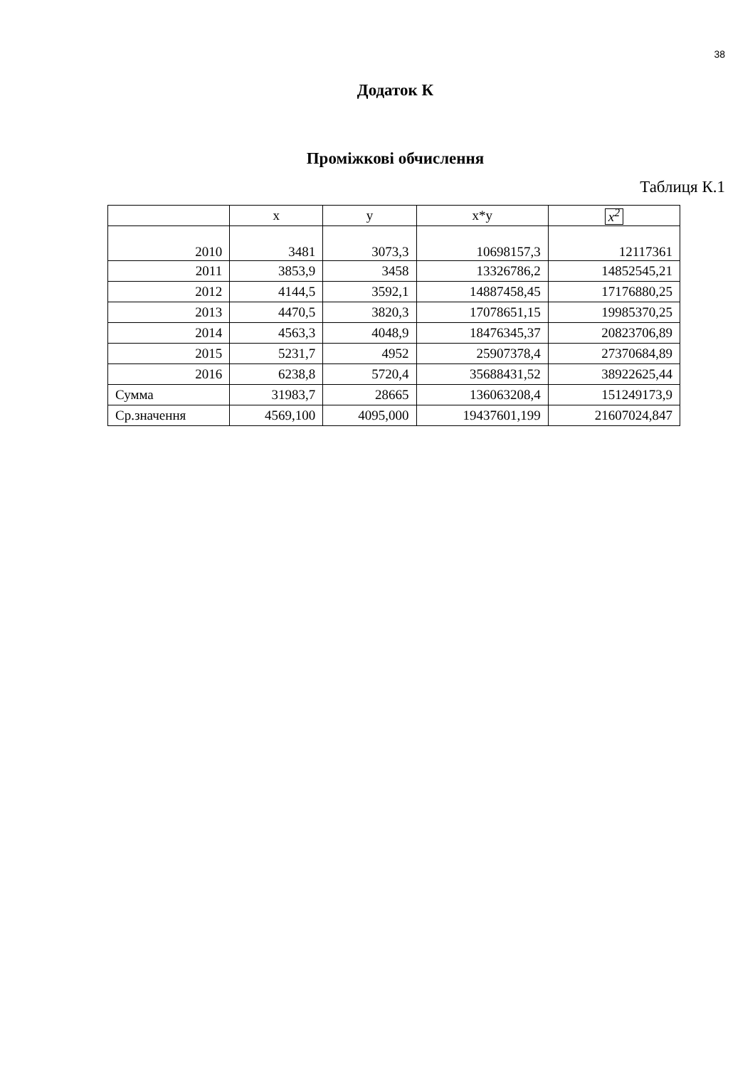38
Додаток К
Проміжкові обчислення
Таблиця К.1
| | x | y | x*y | x<sup>2</sup> |
| 2010 | 3481 | 3073,3 | 10698157,3 | 12117361 |
| 2011 | 3853,9 | 3458 | 13326786,2 | 14852545,21 |
| 2012 | 4144,5 | 3592,1 | 14887458,45 | 17176880,25 |
| 2013 | 4470,5 | 3820,3 | 17078651,15 | 19985370,25 |
| 2014 | 4563,3 | 4048,9 | 18476345,37 | 20823706,89 |
| 2015 | 5231,7 | 4952 | 25907378,4 | 27370684,89 |
| 2016 | 6238,8 | 5720,4 | 35688431,52 | 38922625,44 |
| Сумма | 31983,7 | 28665 | 136063208,4 | 151249173,9 |
| Ср.значення | 4569,100 | 4095,000 | 19437601,199 | 21607024,847 |